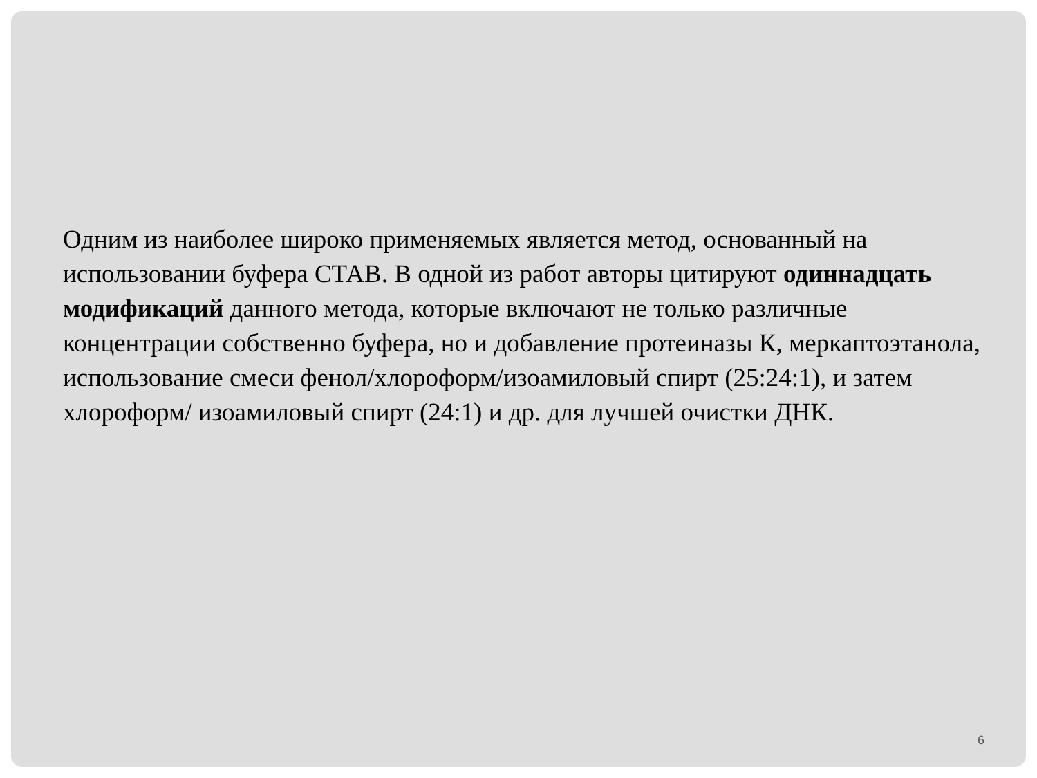Одним из наиболее широко применяемых является метод, основанный на использовании буфера СТАВ. В одной из работ авторы цитируют одиннадцать модификаций данного метода, которые включают не только различные концентрации собственно буфера, но и добавление протеиназы К, меркаптоэтанола, использование смеси фенол/хлороформ/изоамиловый спирт (25:24:1), и затем хлороформ/ изоамиловый спирт (24:1) и др. для лучшей очистки ДНК.
6